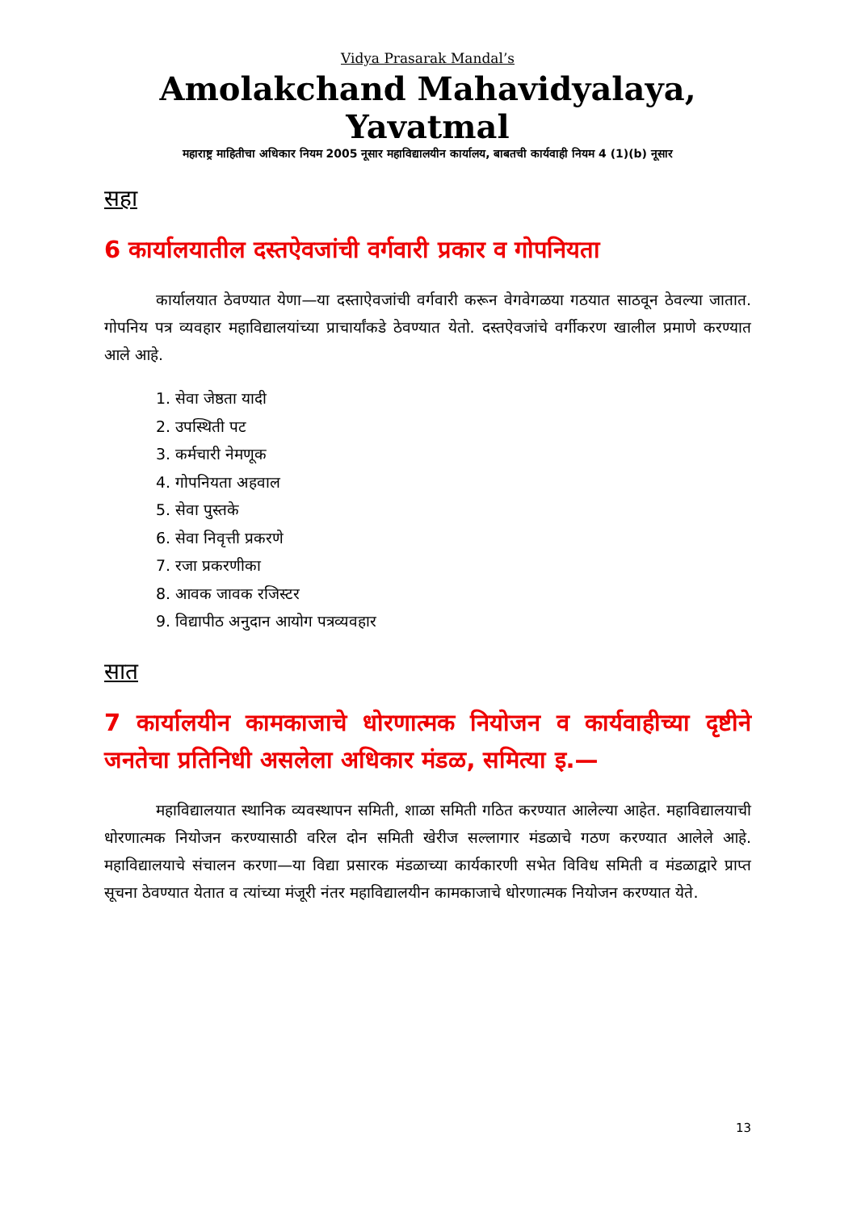Vidya Prasarak Mandal’s
Amolakchand Mahavidyalaya, Yavatmal
महाराष्ट्र माहितीचा अधिकार नियम 2005 नूसार महाविद्यालयीन कार्यालय, बाबतची कार्यवाही नियम 4 (1)(b) नूसार
सहा
6 कार्यालयातील दस्तऐवजांची वर्गवारी प्रकार व गोपनियता
कार्यालयात ठेवण्यात येणा—या दस्ताऐवजांची वर्गवारी करून वेगवेगळया गठयात साठवून ठेवल्या जातात. गोपनिय पत्र व्यवहार महाविद्यालयांच्या प्राचार्यांकडे ठेवण्यात येतो. दस्तऐवजांचे वर्गीकरण खालील प्रमाणे करण्यात आले आहे.
1. सेवा जेष्ठता यादी
2. उपस्थिती पट
3. कर्मचारी नेमणूक
4. गोपनियता अहवाल
5. सेवा पुस्तके
6. सेवा निवृत्ती प्रकरणे
7. रजा प्रकरणीका
8. आवक जावक रजिस्टर
9. विद्यापीठ अनुदान आयोग पत्रव्यवहार
सात
7 कार्यालयीन कामकाजाचे धोरणात्मक नियोजन व कार्यवाहीच्या दृष्टीने जनतेचा प्रतिनिधी असलेला अधिकार मंडळ, समित्या इ.—
महाविद्यालयात स्थानिक व्यवस्थापन समिती, शाळा समिती गठित करण्यात आलेल्या आहेत. महाविद्यालयाची धोरणात्मक नियोजन करण्यासाठी वरिल दोन समिती खेरीज सल्लागार मंडळाचे गठण करण्यात आलेले आहे. महाविद्यालयाचे संचालन करणा—या विद्या प्रसारक मंडळाच्या कार्यकारणी सभेत विविध समिती व मंडळाद्वारे प्राप्त सूचना ठेवण्यात येतात व त्यांच्या मंजूरी नंतर महाविद्यालयीन कामकाजाचे धोरणात्मक नियोजन करण्यात येते.
13